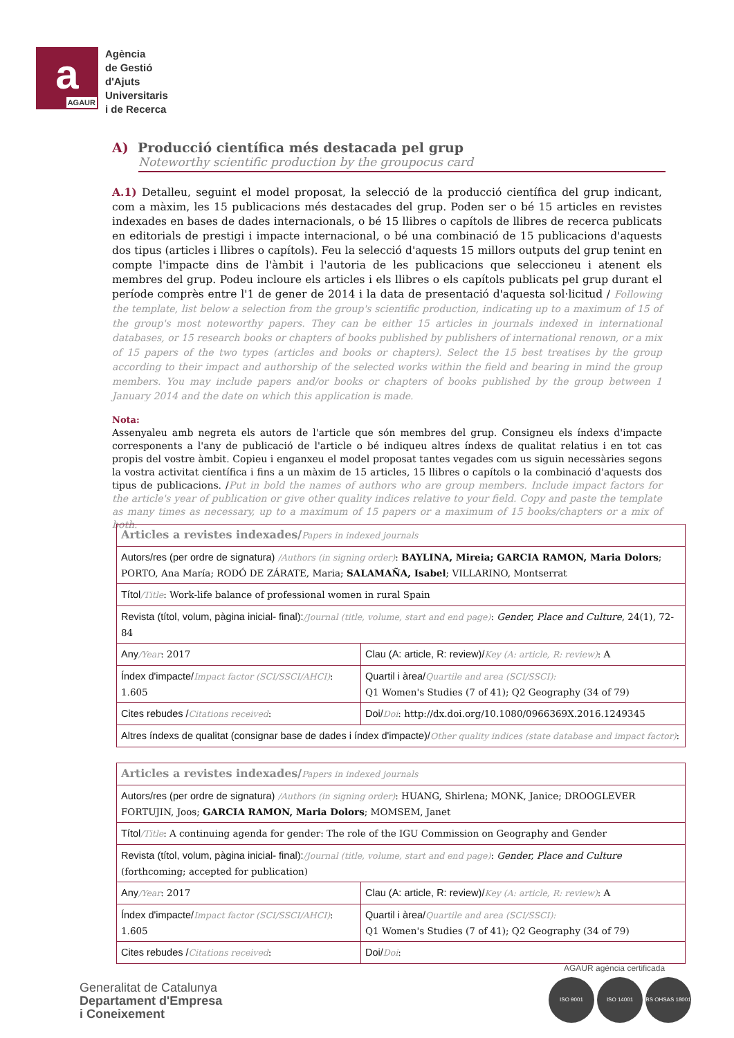a
AGAUR
Agència
de Gestió
d'Ajuts
Universitaris
i de Recerca
A) Producció científica més destacada pel grup
Noteworthy scientific production by the groupocus card
A.1) Detalleu, seguint el model proposat, la selecció de la producció científica del grup indicant, com a màxim, les 15 publicacions més destacades del grup. Poden ser o bé 15 articles en revistes indexades en bases de dades internacionals, o bé 15 llibres o capítols de llibres de recerca publicats en editorials de prestigi i impacte internacional, o bé una combinació de 15 publicacions d'aquests dos tipus (articles i llibres o capítols). Feu la selecció d'aquests 15 millors outputs del grup tenint en compte l'impacte dins de l'àmbit i l'autoria de les publicacions que seleccioneu i atenent els membres del grup. Podeu incloure els articles i els llibres o els capítols publicats pel grup durant el període comprès entre l'1 de gener de 2014 i la data de presentació d'aquesta sol·licitud / Following the template, list below a selection from the group's scientific production, indicating up to a maximum of 15 of the group's most noteworthy papers. They can be either 15 articles in journals indexed in international databases, or 15 research books or chapters of books published by publishers of international renown, or a mix of 15 papers of the two types (articles and books or chapters). Select the 15 best treatises by the group according to their impact and authorship of the selected works within the field and bearing in mind the group members. You may include papers and/or books or chapters of books published by the group between 1 January 2014 and the date on which this application is made.
Nota:
Assenyaleu amb negreta els autors de l'article que són membres del grup. Consigneu els índexs d'impacte corresponents a l'any de publicació de l'article o bé indiqueu altres índexs de qualitat relatius i en tot cas propis del vostre àmbit. Copieu i enganxeu el model proposat tantes vegades com us siguin necessàries segons la vostra activitat científica i fins a un màxim de 15 articles, 15 llibres o capítols o la combinació d'aquests dos tipus de publicacions. /Put in bold the names of authors who are group members. Include impact factors for the article's year of publication or give other quality indices relative to your field. Copy and paste the template as many times as necessary, up to a maximum of 15 papers or a maximum of 15 books/chapters or a mix of both.
| Articles a revistes indexades/ Papers in indexed journals | |
| Autors/res (per ordre de signatura) /Authors (in signing order) : BAYLINA, Mireia; GARCIA RAMON, Maria Dolors ; PORTO, Ana María; RODÓ DE ZÁRATE, Maria; SALAMAÑA, Isabel ; VILLARINO, Montserrat | |
| Títol /Title : Work-life balance of professional women in rural Spain | |
| Revista (títol, volum, pàgina inicial- final): /Journal (title, volume, start and end page) : Gender, Place and Culture , 24(1), 72-84 | |
| Any /Year : 2017 | Clau (A: article, R: review)/ Key (A: article, R: review) : A |
| Índex d'impacte/ Impact factor (SCI/SSCI/AHCI) : 1.605 | Quartil i àrea/ Quartile and area (SCI/SSCI): Q1 Women's Studies (7 of 41); Q2 Geography (34 of 79) |
| Cites rebudes / Citations received : | Doi/ Doi : http://dx.doi.org/10.1080/0966369X.2016.1249345 |
| Altres índexs de qualitat (consignar base de dades i índex d'impacte)/ Other quality indices (state database and impact factor) : | |
| Articles a revistes indexades/ Papers in indexed journals | |
| Autors/res (per ordre de signatura) /Authors (in signing order) : HUANG, Shirlena; MONK, Janice; DROOGLEVER FORTUJIN, Joos; GARCIA RAMON, Maria Dolors ; MOMSEM, Janet | |
| Títol /Title : A continuing agenda for gender: The role of the IGU Commission on Geography and Gender | |
| Revista (títol, volum, pàgina inicial- final): /Journal (title, volume, start and end page) : Gender, Place and Culture (forthcoming; accepted for publication) | |
| Any /Year : 2017 | Clau (A: article, R: review)/ Key (A: article, R: review) : A |
| Índex d'impacte/ Impact factor (SCI/SSCI/AHCI) : 1.605 | Quartil i àrea/ Quartile and area (SCI/SSCI): Q1 Women's Studies (7 of 41); Q2 Geography (34 of 79) |
| Cites rebudes / Citations received : | Doi/ Doi : |
Generalitat de Catalunya
Departament d'Empresa
i Coneixement
AGAUR agència certificada
ISO 9001 ISO 14001 BS OHSAS 18001